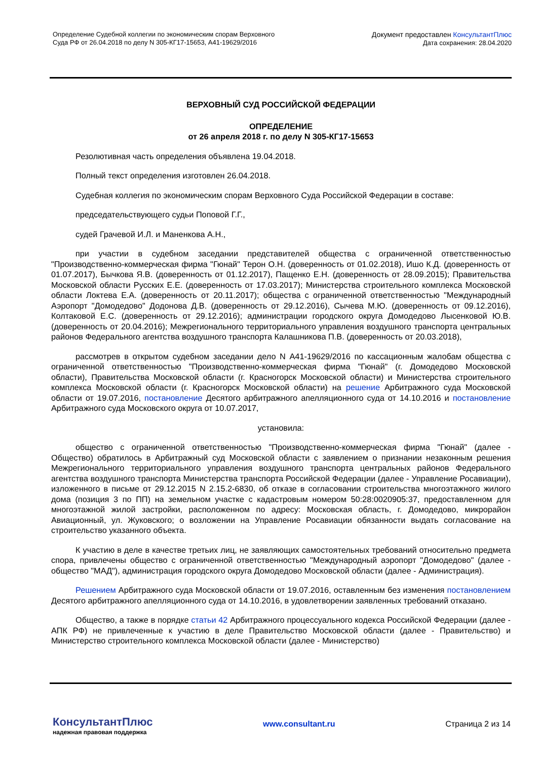Определение Судебной коллегии по экономическим спорам Верховного
Суда РФ от 26.04.2018 по делу N 305-КГ17-15653, А41-19629/2016
Документ предоставлен КонсультантПлюс
Дата сохранения: 28.04.2020
ВЕРХОВНЫЙ СУД РОССИЙСКОЙ ФЕДЕРАЦИИ
ОПРЕДЕЛЕНИЕ
от 26 апреля 2018 г. по делу N 305-КГ17-15653
Резолютивная часть определения объявлена 19.04.2018.
Полный текст определения изготовлен 26.04.2018.
Судебная коллегия по экономическим спорам Верховного Суда Российской Федерации в составе:
председательствующего судьи Поповой Г.Г.,
судей Грачевой И.Л. и Маненкова А.Н.,
при участии в судебном заседании представителей общества с ограниченной ответственностью "Производственно-коммерческая фирма "Гюнай" Терон О.Н. (доверенность от 01.02.2018), Ишо К.Д. (доверенность от 01.07.2017), Бычкова Я.В. (доверенность от 01.12.2017), Пащенко Е.Н. (доверенность от 28.09.2015); Правительства Московской области Русских Е.Е. (доверенность от 17.03.2017); Министерства строительного комплекса Московской области Локтева Е.А. (доверенность от 20.11.2017); общества с ограниченной ответственностью "Международный Аэропорт "Домодедово" Додонова Д.В. (доверенность от 29.12.2016), Сычева М.Ю. (доверенность от 09.12.2016), Колтаковой Е.С. (доверенность от 29.12.2016); администрации городского округа Домодедово Лысенковой Ю.В. (доверенность от 20.04.2016); Межрегионального территориального управления воздушного транспорта центральных районов Федерального агентства воздушного транспорта Калашникова П.В. (доверенность от 20.03.2018),
рассмотрев в открытом судебном заседании дело N А41-19629/2016 по кассационным жалобам общества с ограниченной ответственностью "Производственно-коммерческая фирма "Гюнай" (г. Домодедово Московской области), Правительства Московской области (г. Красногорск Московской области) и Министерства строительного комплекса Московской области (г. Красногорск Московской области) на решение Арбитражного суда Московской области от 19.07.2016, постановление Десятого арбитражного апелляционного суда от 14.10.2016 и постановление Арбитражного суда Московского округа от 10.07.2017,
установила:
общество с ограниченной ответственностью "Производственно-коммерческая фирма "Гюнай" (далее - Общество) обратилось в Арбитражный суд Московской области с заявлением о признании незаконным решения Межрегионального территориального управления воздушного транспорта центральных районов Федерального агентства воздушного транспорта Министерства транспорта Российской Федерации (далее - Управление Росавиации), изложенного в письме от 29.12.2015 N 2.15.2-6830, об отказе в согласовании строительства многоэтажного жилого дома (позиция 3 по ПП) на земельном участке с кадастровым номером 50:28:0020905:37, предоставленном для многоэтажной жилой застройки, расположенном по адресу: Московская область, г. Домодедово, микрорайон Авиационный, ул. Жуковского; о возложении на Управление Росавиации обязанности выдать согласование на строительство указанного объекта.
К участию в деле в качестве третьих лиц, не заявляющих самостоятельных требований относительно предмета спора, привлечены общество с ограниченной ответственностью "Международный аэропорт "Домодедово" (далее - общество "МАД"), администрация городского округа Домодедово Московской области (далее - Администрация).
Решением Арбитражного суда Московской области от 19.07.2016, оставленным без изменения постановлением Десятого арбитражного апелляционного суда от 14.10.2016, в удовлетворении заявленных требований отказано.
Общество, а также в порядке статьи 42 Арбитражного процессуального кодекса Российской Федерации (далее - АПК РФ) не привлеченные к участию в деле Правительство Московской области (далее - Правительство) и Министерство строительного комплекса Московской области (далее - Министерство)
КонсультантПлюс
надежная правовая поддержка
www.consultant.ru Страница 2 из 14